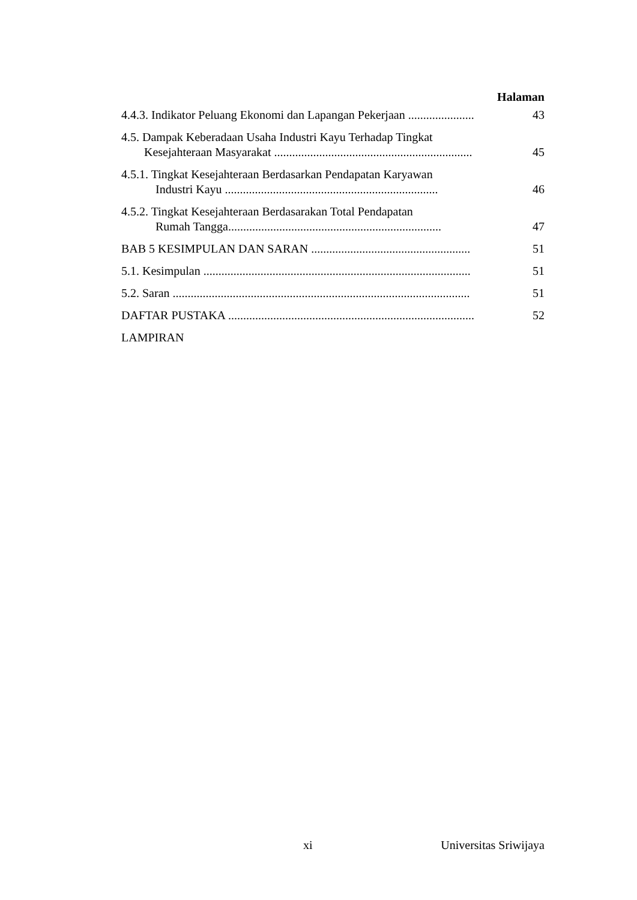Halaman
4.4.3. Indikator Peluang Ekonomi dan Lapangan Pekerjaan ......................
43
4.5. Dampak Keberadaan Usaha Industri Kayu Terhadap Tingkat
Kesejahteraan Masyarakat ..................................................................
45
4.5.1. Tingkat Kesejahteraan Berdasarkan Pendapatan Karyawan
Industri Kayu .......................................................................
46
4.5.2. Tingkat Kesejahteraan Berdasarakan Total Pendapatan
Rumah Tangga.......................................................................
47
BAB 5 KESIMPULAN DAN SARAN .....................................................
51
5.1. Kesimpulan .........................................................................................
51
5.2. Saran ...................................................................................................
51
DAFTAR PUSTAKA ..................................................................................
52
LAMPIRAN
xi Universitas Sriwijaya